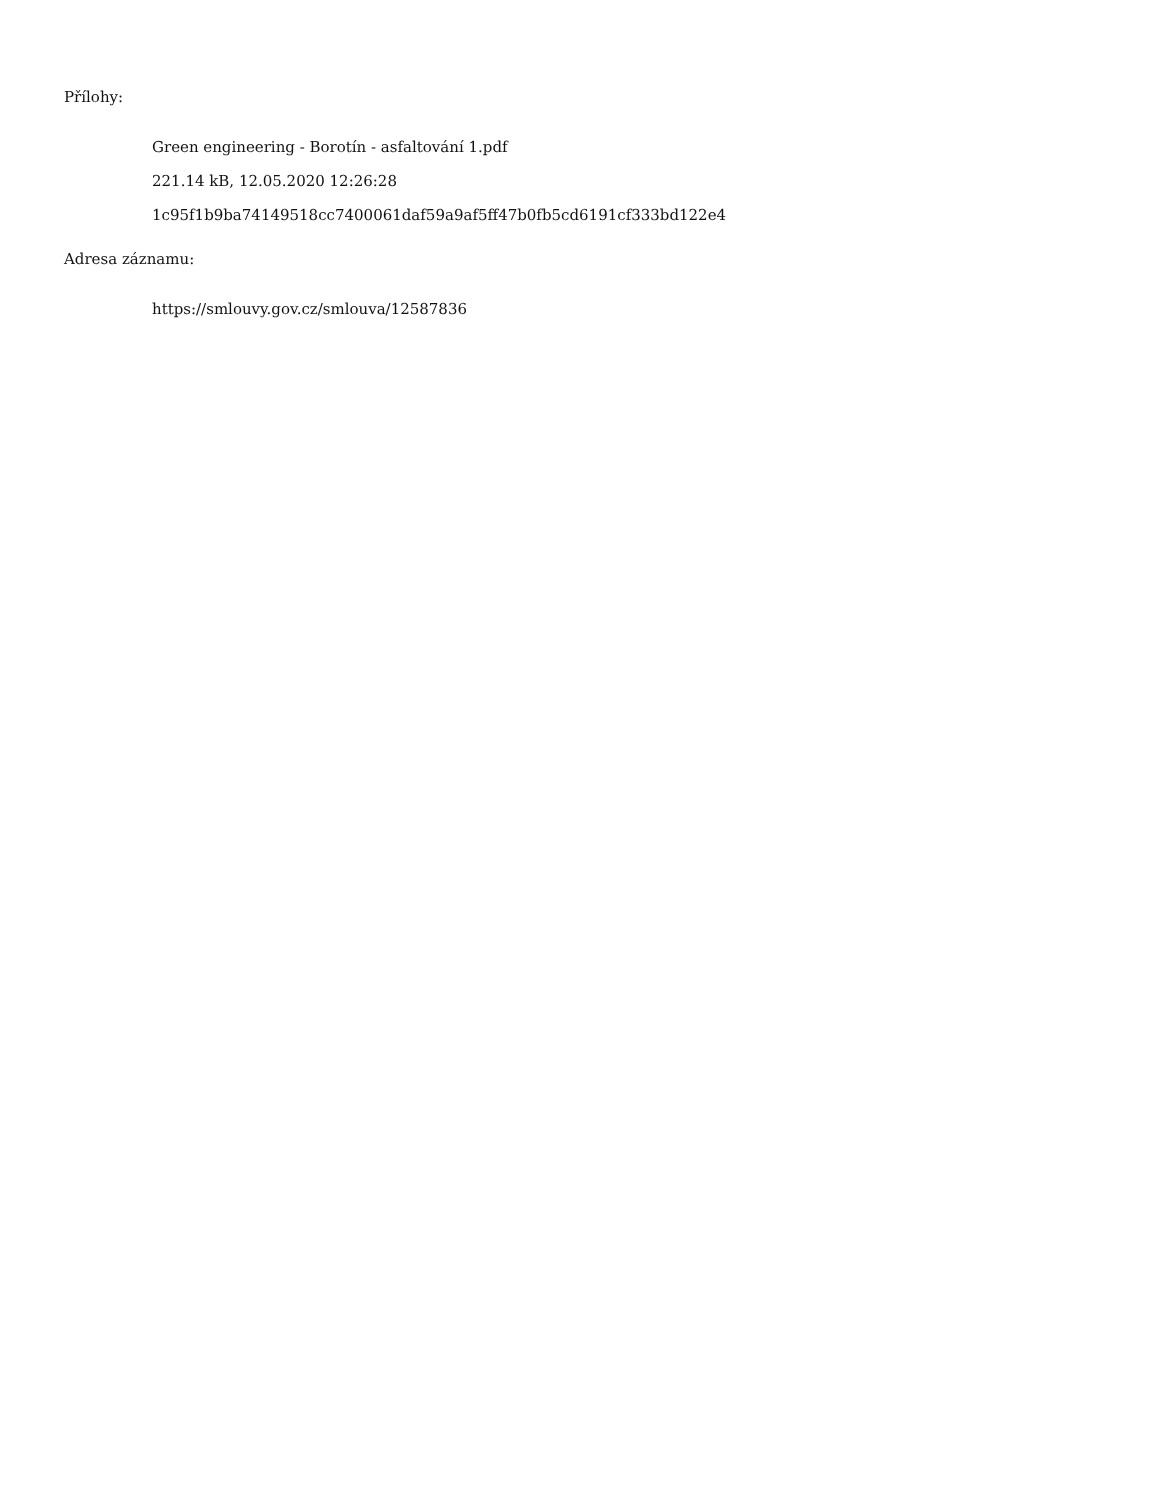Přílohy:
Green engineering - Borotín - asfaltování 1.pdf
221.14 kB, 12.05.2020 12:26:28
1c95f1b9ba74149518cc7400061daf59a9af5ff47b0fb5cd6191cf333bd122e4
Adresa záznamu:
https://smlouvy.gov.cz/smlouva/12587836